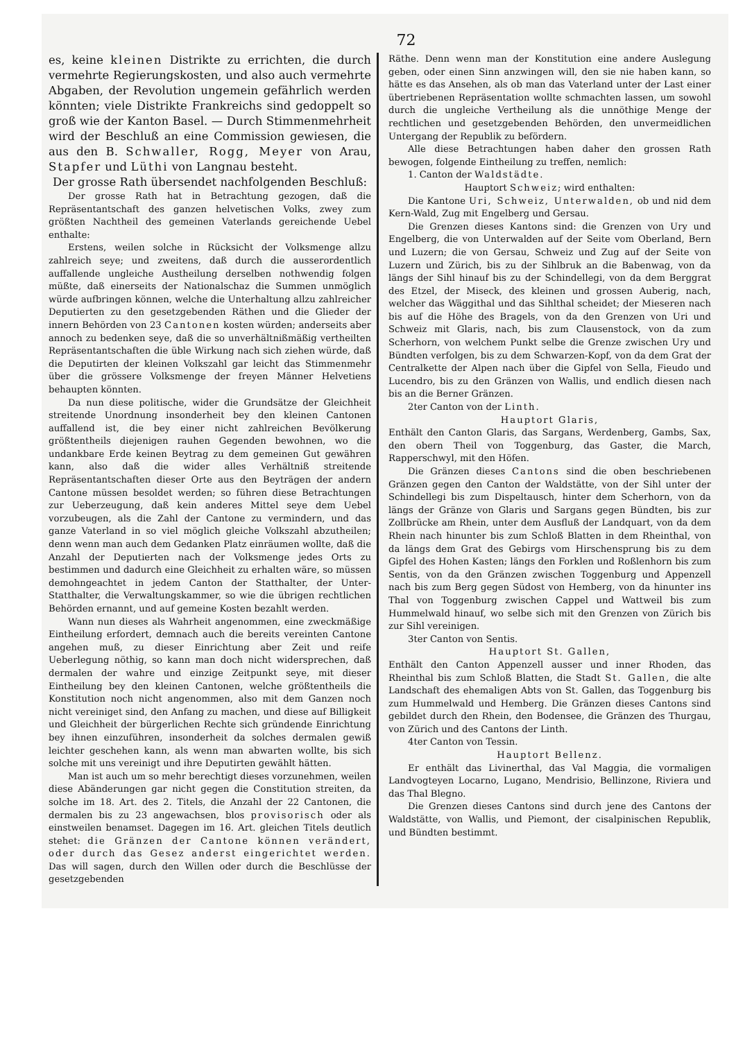72
es, keine kleinen Distrikte zu errichten, die durch vermehrte Regierungskosten, und also auch vermehrte Abgaben, der Revolution ungemein gefährlich werden könnten; viele Distrikte Frankreichs sind gedoppelt so groß wie der Kanton Basel. — Durch Stimmenmehrheit wird der Beschluß an eine Commission gewiesen, die aus den B. Schwaller, Rogg, Meyer von Arau, Stapfer und Lüthi von Langnau besteht.
Der grosse Rath übersendet nachfolgenden Beschluß:
Der grosse Rath hat in Betrachtung gezogen, daß die Repräsentantschaft des ganzen helvetischen Volks, zwey zum größten Nachtheil des gemeinen Vaterlands gereichende Uebel enthalte:
Erstens, weilen solche in Rücksicht der Volksmenge allzu zahlreich seye; und zweitens, daß durch die ausserordentlich auffallende ungleiche Austheilung derselben nothwendig folgen müßte, daß einerseits der Nationalschaz die Summen unmöglich würde aufbringen können, welche die Unterhaltung allzu zahlreicher Deputierten zu den gesetzgebenden Räthen und die Glieder der innern Behörden von 23 Cantonen kosten würden; anderseits aber annoch zu bedenken seye, daß die so unverhältnißmäßig vertheilten Repräsentantschaften die üble Wirkung nach sich ziehen würde, daß die Deputirten der kleinen Volkszahl gar leicht das Stimmenmehr über die grössere Volksmenge der freyen Männer Helvetiens behaupten könnten.
Da nun diese politische, wider die Grundsätze der Gleichheit streitende Unordnung insonderheit bey den kleinen Cantonen auffallend ist, die bey einer nicht zahlreichen Bevölkerung größtentheils diejenigen rauhen Gegenden bewohnen, wo die undankbare Erde keinen Beytrag zu dem gemeinen Gut gewähren kann, also daß die wider alles Verhältniß streitende Repräsentantschaften dieser Orte aus den Beyträgen der andern Cantone müssen besoldet werden; so führen diese Betrachtungen zur Ueberzeugung, daß kein anderes Mittel seye dem Uebel vorzubeugen, als die Zahl der Cantone zu vermindern, und das ganze Vaterland in so viel möglich gleiche Volkszahl abzutheilen; denn wenn man auch dem Gedanken Platz einräumen wollte, daß die Anzahl der Deputierten nach der Volksmenge jedes Orts zu bestimmen und dadurch eine Gleichheit zu erhalten wäre, so müssen demohngeachtet in jedem Canton der Statthalter, der Unter-Statthalter, die Verwaltungskammer, so wie die übrigen rechtlichen Behörden ernannt, und auf gemeine Kosten bezahlt werden.
Wann nun dieses als Wahrheit angenommen, eine zweckmäßige Eintheilung erfordert, demnach auch die bereits vereinten Cantone angehen muß, zu dieser Einrichtung aber Zeit und reife Ueberlegung nöthig, so kann man doch nicht widersprechen, daß dermalen der wahre und einzige Zeitpunkt seye, mit dieser Eintheilung bey den kleinen Cantonen, welche größtentheils die Konstitution noch nicht angenommen, also mit dem Ganzen noch nicht vereiniget sind, den Anfang zu machen, und diese auf Billigkeit und Gleichheit der bürgerlichen Rechte sich gründende Einrichtung bey ihnen einzuführen, insonderheit da solches dermalen gewiß leichter geschehen kann, als wenn man abwarten wollte, bis sich solche mit uns vereinigt und ihre Deputirten gewählt hätten.
Man ist auch um so mehr berechtigt dieses vorzunehmen, weilen diese Abänderungen gar nicht gegen die Constitution streiten, da solche im 18. Art. des 2. Titels, die Anzahl der 22 Cantonen, die dermalen bis zu 23 angewachsen, blos provisorisch oder als einstweilen benamset. Dagegen im 16. Art. gleichen Titels deutlich stehet: die Gränzen der Cantone können verändert, oder durch das Gesez anderst eingerichtet werden. Das will sagen, durch den Willen oder durch die Beschlüsse der gesetzgebenden
Räthe. Denn wenn man der Konstitution eine andere Auslegung geben, oder einen Sinn anzwingen will, den sie nie haben kann, so hätte es das Ansehen, als ob man das Vaterland unter der Last einer übertriebenen Repräsentation wollte schmachten lassen, um sowohl durch die ungleiche Vertheilung als die unnöthige Menge der rechtlichen und gesetzgebenden Behörden, den unvermeidlichen Untergang der Republik zu befördern.
Alle diese Betrachtungen haben daher den grossen Rath bewogen, folgende Eintheilung zu treffen, nemlich:
1. Canton der Waldstädte.
Hauptort Schweiz; wird enthalten:
Die Kantone Uri, Schweiz, Unterwalden, ob und nid dem Kern-Wald, Zug mit Engelberg und Gersau.
Die Grenzen dieses Kantons sind: die Grenzen von Ury und Engelberg, die von Unterwalden auf der Seite vom Oberland, Bern und Luzern; die von Gersau, Schweiz und Zug auf der Seite von Luzern und Zürich, bis zu der Sihlbruk an die Babenwag, von da längs der Sihl hinauf bis zu der Schindellegi, von da dem Berggrat des Etzel, der Miseck, des kleinen und grossen Auberig, nach, welcher das Wäggithal und das Sihlthal scheidet; der Mieseren nach bis auf die Höhe des Bragels, von da den Grenzen von Uri und Schweiz mit Glaris, nach, bis zum Clausenstock, von da zum Scherhorn, von welchem Punkt selbe die Grenze zwischen Ury und Bündten verfolgen, bis zu dem Schwarzen-Kopf, von da dem Grat der Centralkette der Alpen nach über die Gipfel von Sella, Fieudo und Lucendro, bis zu den Gränzen von Wallis, und endlich diesen nach bis an die Berner Gränzen.
2ter Canton von der Linth.
Hauptort Glaris,
Enthält den Canton Glaris, das Sargans, Werdenberg, Gambs, Sax, den obern Theil von Toggenburg, das Gaster, die March, Rapperschwyl, mit den Höfen.
Die Gränzen dieses Cantons sind die oben beschriebenen Gränzen gegen den Canton der Waldstätte, von der Sihl unter der Schindellegi bis zum Dispeltausch, hinter dem Scherhorn, von da längs der Gränze von Glaris und Sargans gegen Bündten, bis zur Zollbrücke am Rhein, unter dem Ausfluß der Landquart, von da dem Rhein nach hinunter bis zum Schloß Blatten in dem Rheinthal, von da längs dem Grat des Gebirgs vom Hirschensprung bis zu dem Gipfel des Hohen Kasten; längs den Forklen und Roßlenhorn bis zum Sentis, von da den Gränzen zwischen Toggenburg und Appenzell nach bis zum Berg gegen Südost von Hemberg, von da hinunter ins Thal von Toggenburg zwischen Cappel und Wattweil bis zum Hummelwald hinauf, wo selbe sich mit den Grenzen von Zürich bis zur Sihl vereinigen.
3ter Canton von Sentis.
Hauptort St. Gallen,
Enthält den Canton Appenzell ausser und inner Rhoden, das Rheinthal bis zum Schloß Blatten, die Stadt St. Gallen, die alte Landschaft des ehemaligen Abts von St. Gallen, das Toggenburg bis zum Hummelwald und Hemberg. Die Gränzen dieses Cantons sind gebildet durch den Rhein, den Bodensee, die Gränzen des Thurgau, von Zürich und des Cantons der Linth.
4ter Canton von Tessin.
Hauptort Bellenz.
Er enthält das Livinerthal, das Val Maggia, die vormaligen Landvogteyen Locarno, Lugano, Mendrisio, Bellinzone, Riviera und das Thal Blegno.
Die Grenzen dieses Cantons sind durch jene des Cantons der Waldstätte, von Wallis, und Piemont, der cisalpinischen Republik, und Bündten bestimmt.